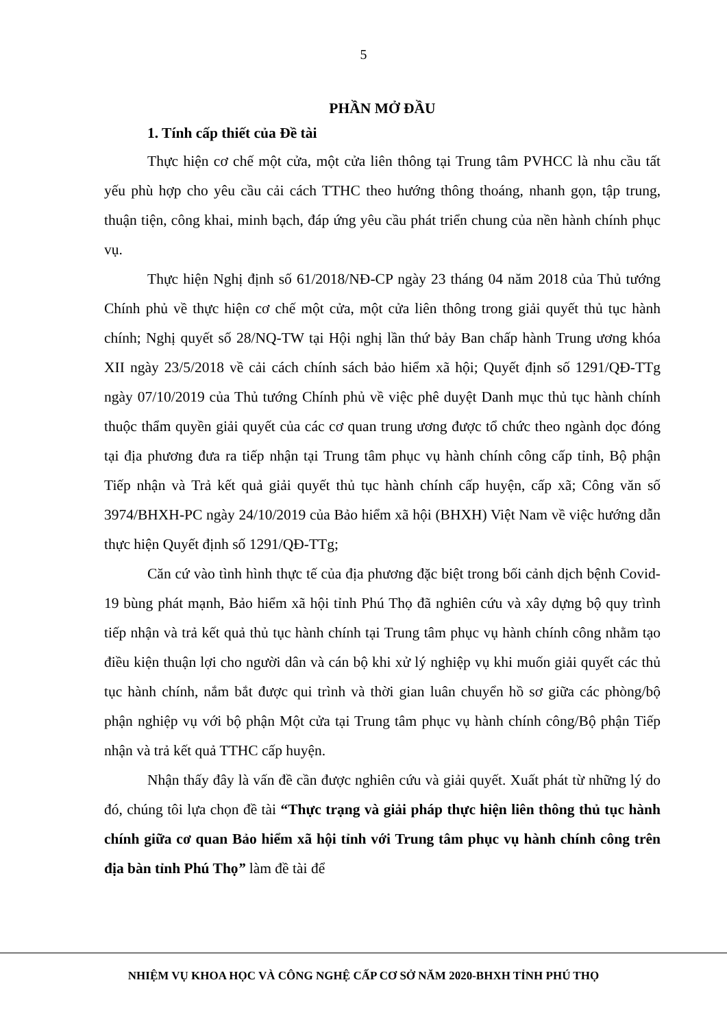5
PHẦN MỞ ĐẦU
1. Tính cấp thiết của Đề tài
Thực hiện cơ chế một cửa, một cửa liên thông tại Trung tâm PVHCC là nhu cầu tất yếu phù hợp cho yêu cầu cải cách TTHC theo hướng thông thoáng, nhanh gọn, tập trung, thuận tiện, công khai, minh bạch, đáp ứng yêu cầu phát triển chung của nền hành chính phục vụ.
Thực hiện Nghị định số 61/2018/NĐ-CP ngày 23 tháng 04 năm 2018 của Thủ tướng Chính phủ về thực hiện cơ chế một cửa, một cửa liên thông trong giải quyết thủ tục hành chính; Nghị quyết số 28/NQ-TW tại Hội nghị lần thứ bảy Ban chấp hành Trung ương khóa XII ngày 23/5/2018 về cải cách chính sách bảo hiểm xã hội; Quyết định số 1291/QĐ-TTg ngày 07/10/2019 của Thủ tướng Chính phủ về việc phê duyệt Danh mục thủ tục hành chính thuộc thẩm quyền giải quyết của các cơ quan trung ương được tổ chức theo ngành dọc đóng tại địa phương đưa ra tiếp nhận tại Trung tâm phục vụ hành chính công cấp tỉnh, Bộ phận Tiếp nhận và Trả kết quả giải quyết thủ tục hành chính cấp huyện, cấp xã; Công văn số 3974/BHXH-PC ngày 24/10/2019 của Bảo hiểm xã hội (BHXH) Việt Nam về việc hướng dẫn thực hiện Quyết định số 1291/QĐ-TTg;
Căn cứ vào tình hình thực tế của địa phương đặc biệt trong bối cảnh dịch bệnh Covid-19 bùng phát mạnh, Bảo hiểm xã hội tỉnh Phú Thọ đã nghiên cứu và xây dựng bộ quy trình tiếp nhận và trả kết quả thủ tục hành chính tại Trung tâm phục vụ hành chính công nhằm tạo điều kiện thuận lợi cho người dân và cán bộ khi xử lý nghiệp vụ khi muốn giải quyết các thủ tục hành chính, nắm bắt được qui trình và thời gian luân chuyển hồ sơ giữa các phòng/bộ phận nghiệp vụ với bộ phận Một cửa tại Trung tâm phục vụ hành chính công/Bộ phận Tiếp nhận và trả kết quả TTHC cấp huyện.
Nhận thấy đây là vấn đề cần được nghiên cứu và giải quyết. Xuất phát từ những lý do đó, chúng tôi lựa chọn đề tài “Thực trạng và giải pháp thực hiện liên thông thủ tục hành chính giữa cơ quan Bảo hiểm xã hội tỉnh với Trung tâm phục vụ hành chính công trên địa bàn tỉnh Phú Thọ” làm đề tài để
NHIỆM VỤ KHOA HỌC VÀ CÔNG NGHỆ CẤP CƠ SỞ NĂM 2020-BHXH TỈNH PHÚ THỌ